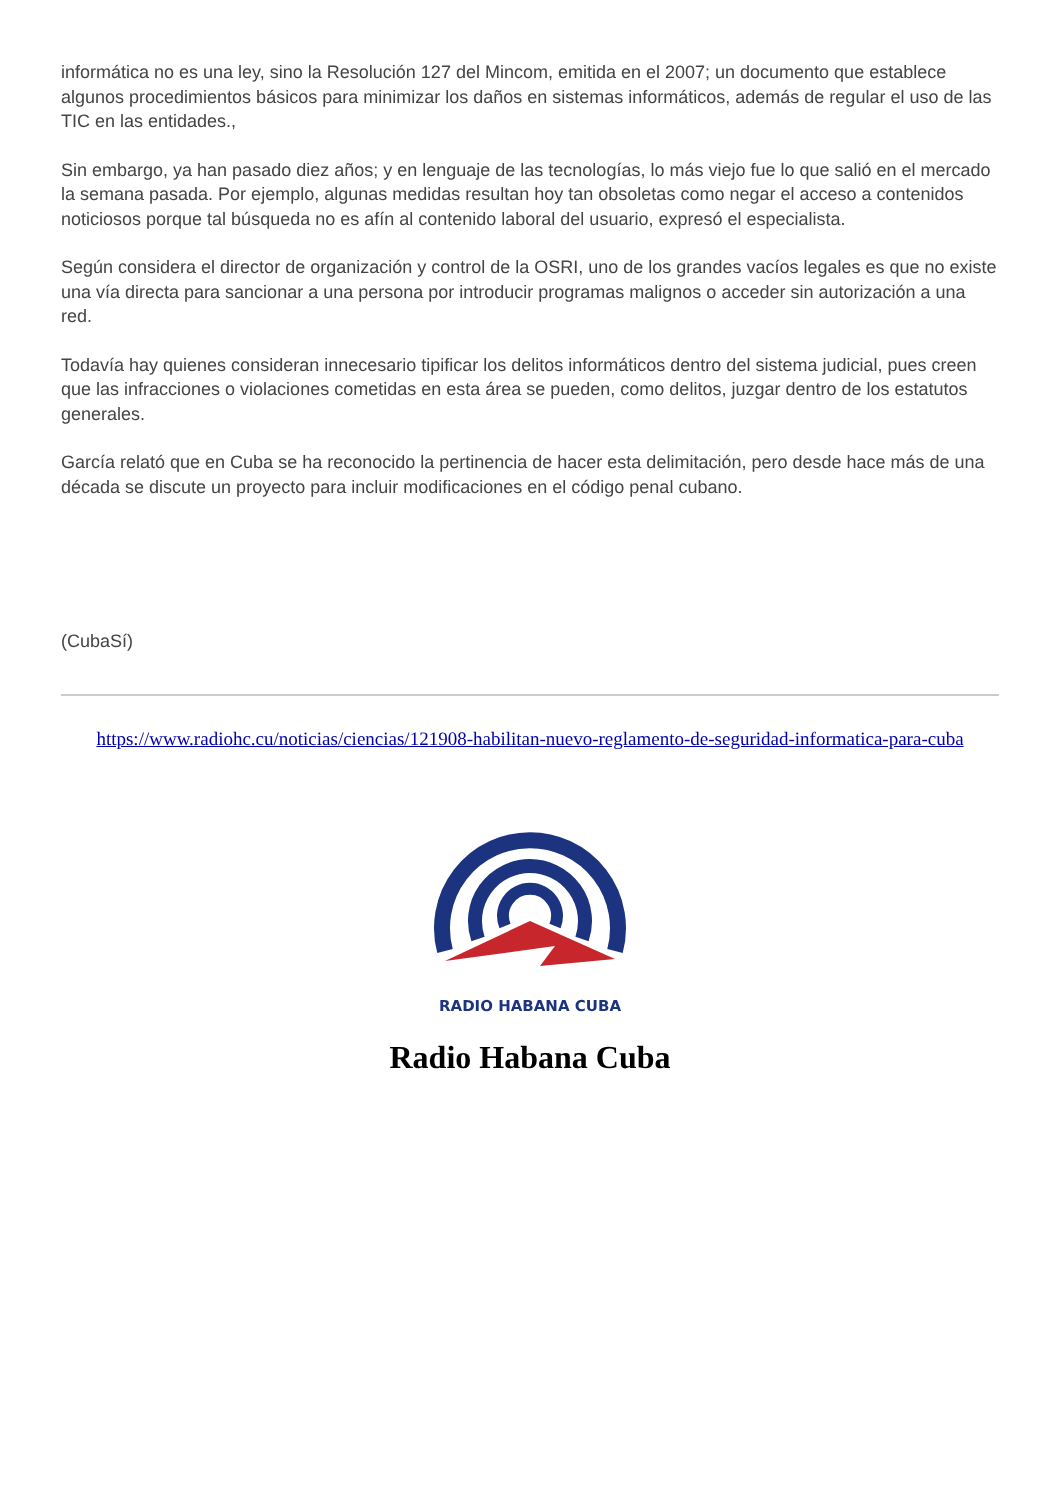informática no es una ley, sino la Resolución 127 del Mincom, emitida en el 2007; un documento que establece algunos procedimientos básicos para minimizar los daños en sistemas informáticos, además de regular el uso de las TIC en las entidades.,
Sin embargo, ya han pasado diez años; y en lenguaje de las tecnologías, lo más viejo fue lo que salió en el mercado la semana pasada. Por ejemplo, algunas medidas resultan hoy tan obsoletas como negar el acceso a contenidos noticiosos porque tal búsqueda no es afín al contenido laboral del usuario, expresó el especialista.
Según considera el director de organización y control de la OSRI, uno de los grandes vacíos legales es que no existe una vía directa para sancionar a una persona por introducir programas malignos o acceder sin autorización a una red.
Todavía hay quienes consideran innecesario tipificar los delitos informáticos dentro del sistema judicial, pues creen que las infracciones o violaciones cometidas en esta área se pueden, como delitos, juzgar dentro de los estatutos generales.
García relató que en Cuba se ha reconocido la pertinencia de hacer esta delimitación, pero desde hace más de una década se discute un proyecto para incluir modificaciones en el código penal cubano.
(CubaSí)
https://www.radiohc.cu/noticias/ciencias/121908-habilitan-nuevo-reglamento-de-seguridad-informatica-para-cuba
RADIO HABANA CUBA
Radio Habana Cuba